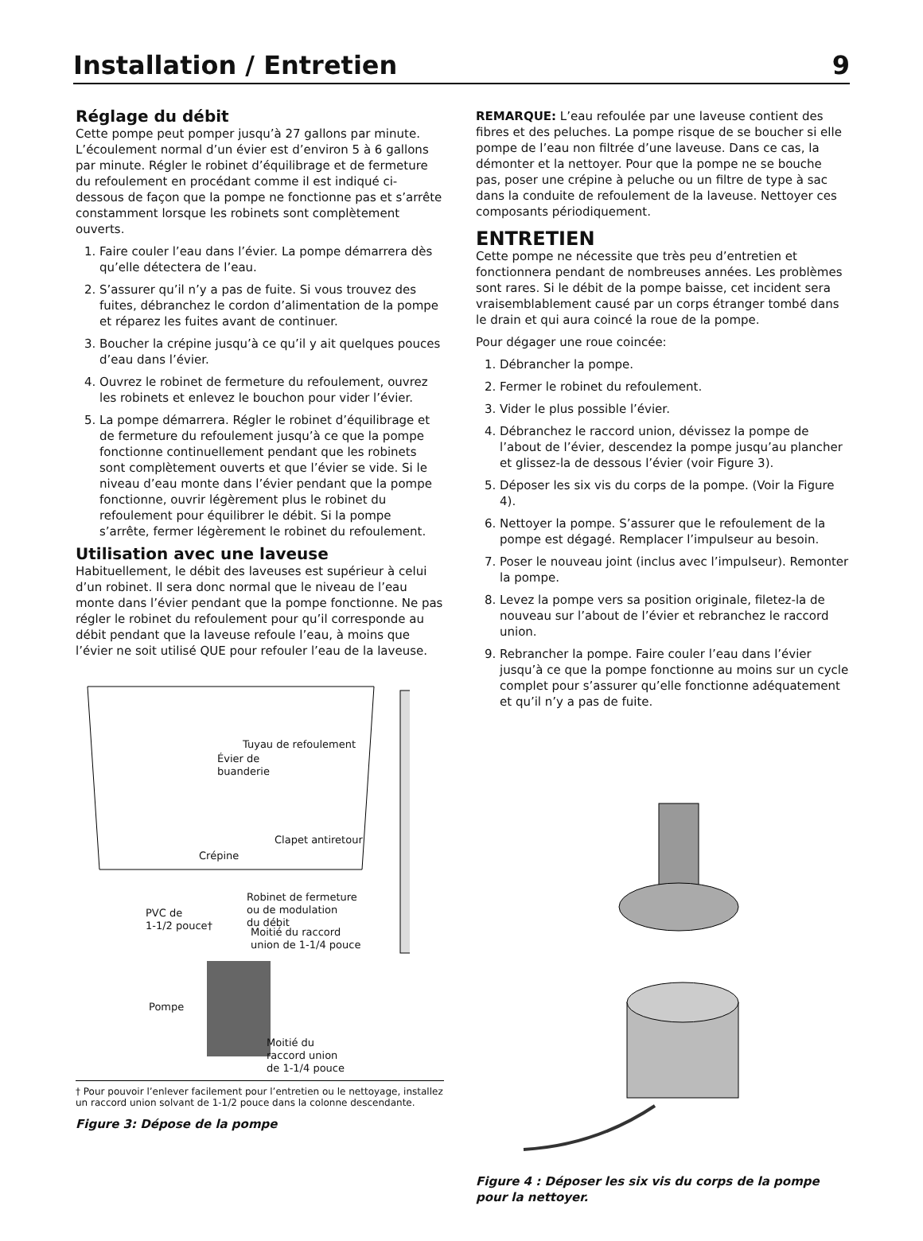Installation / Entretien 9
Réglage du débit
Cette pompe peut pomper jusqu’à 27 gallons par minute. L’écoulement normal d’un évier est d’environ 5 à 6 gallons par minute. Régler le robinet d’équilibrage et de fermeture du refoulement en procédant comme il est indiqué ci-dessous de façon que la pompe ne fonctionne pas et s’arrête constamment lorsque les robinets sont complètement ouverts.
1. Faire couler l’eau dans l’évier. La pompe démarrera dès qu’elle détectera de l’eau.
2. S’assurer qu’il n’y a pas de fuite. Si vous trouvez des fuites, débranchez le cordon d’alimentation de la pompe et réparez les fuites avant de continuer.
3. Boucher la crépine jusqu’à ce qu’il y ait quelques pouces d’eau dans l’évier.
4. Ouvrez le robinet de fermeture du refoulement, ouvrez les robinets et enlevez le bouchon pour vider l’évier.
5. La pompe démarrera. Régler le robinet d’équilibrage et de fermeture du refoulement jusqu’à ce que la pompe fonctionne continuellement pendant que les robinets sont complètement ouverts et que l’évier se vide. Si le niveau d’eau monte dans l’évier pendant que la pompe fonctionne, ouvrir légèrement plus le robinet du refoulement pour équilibrer le débit. Si la pompe s’arrête, fermer légèrement le robinet du refoulement.
Utilisation avec une laveuse
Habituellement, le débit des laveuses est supérieur à celui d’un robinet. Il sera donc normal que le niveau de l’eau monte dans l’évier pendant que la pompe fonctionne. Ne pas régler le robinet du refoulement pour qu’il corresponde au débit pendant que la laveuse refoule l’eau, à moins que l’évier ne soit utilisé QUE pour refouler l’eau de la laveuse.
Tuyau de refoulement
Évier de
buanderie
Clapet antiretour
Crépine
Robinet de fermeture
ou de modulation
du débit
PVC de
1-1/2 pouce†
Moitié du raccord
union de 1-1/4 pouce
Pompe
Moitié du
raccord union
de 1-1/4 pouce
† Pour pouvoir l’enlever facilement pour l’entretien ou le nettoyage, installez un raccord union solvant de 1-1/2 pouce dans la colonne descendante.
Figure 3: Dépose de la pompe
REMARQUE: L’eau refoulée par une laveuse contient des fibres et des peluches. La pompe risque de se boucher si elle pompe de l’eau non filtrée d’une laveuse. Dans ce cas, la démonter et la nettoyer. Pour que la pompe ne se bouche pas, poser une crépine à peluche ou un filtre de type à sac dans la conduite de refoulement de la laveuse. Nettoyer ces composants périodiquement.
ENTRETIEN
Cette pompe ne nécessite que très peu d’entretien et fonctionnera pendant de nombreuses années. Les problèmes sont rares. Si le débit de la pompe baisse, cet incident sera vraisemblablement causé par un corps étranger tombé dans le drain et qui aura coincé la roue de la pompe.
Pour dégager une roue coincée:
1. Débrancher la pompe.
2. Fermer le robinet du refoulement.
3. Vider le plus possible l’évier.
4. Débranchez le raccord union, dévissez la pompe de l’about de l’évier, descendez la pompe jusqu’au plancher et glissez-la de dessous l’évier (voir Figure 3).
5. Déposer les six vis du corps de la pompe. (Voir la Figure 4).
6. Nettoyer la pompe. S’assurer que le refoulement de la pompe est dégagé. Remplacer l’impulseur au besoin.
7. Poser le nouveau joint (inclus avec l’impulseur). Remonter la pompe.
8. Levez la pompe vers sa position originale, filetez-la de nouveau sur l’about de l’évier et rebranchez le raccord union.
9. Rebrancher la pompe. Faire couler l’eau dans l’évier jusqu’à ce que la pompe fonctionne au moins sur un cycle complet pour s’assurer qu’elle fonctionne adéquatement et qu’il n’y a pas de fuite.
Figure 4 : Déposer les six vis du corps de la pompe pour la nettoyer.